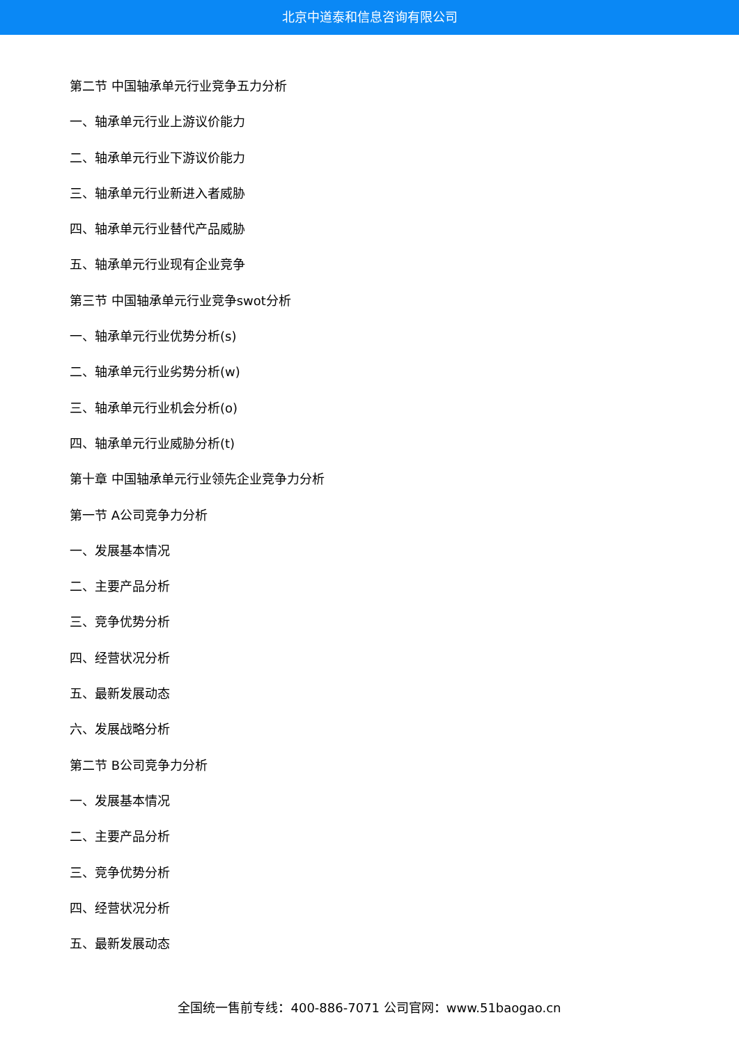北京中道泰和信息咨询有限公司
第二节 中国轴承单元行业竞争五力分析
一、轴承单元行业上游议价能力
二、轴承单元行业下游议价能力
三、轴承单元行业新进入者威胁
四、轴承单元行业替代产品威胁
五、轴承单元行业现有企业竞争
第三节 中国轴承单元行业竞争swot分析
一、轴承单元行业优势分析(s)
二、轴承单元行业劣势分析(w)
三、轴承单元行业机会分析(o)
四、轴承单元行业威胁分析(t)
第十章 中国轴承单元行业领先企业竞争力分析
第一节 A公司竞争力分析
一、发展基本情况
二、主要产品分析
三、竞争优势分析
四、经营状况分析
五、最新发展动态
六、发展战略分析
第二节 B公司竞争力分析
一、发展基本情况
二、主要产品分析
三、竞争优势分析
四、经营状况分析
五、最新发展动态
全国统一售前专线：400-886-7071 公司官网：www.51baogao.cn